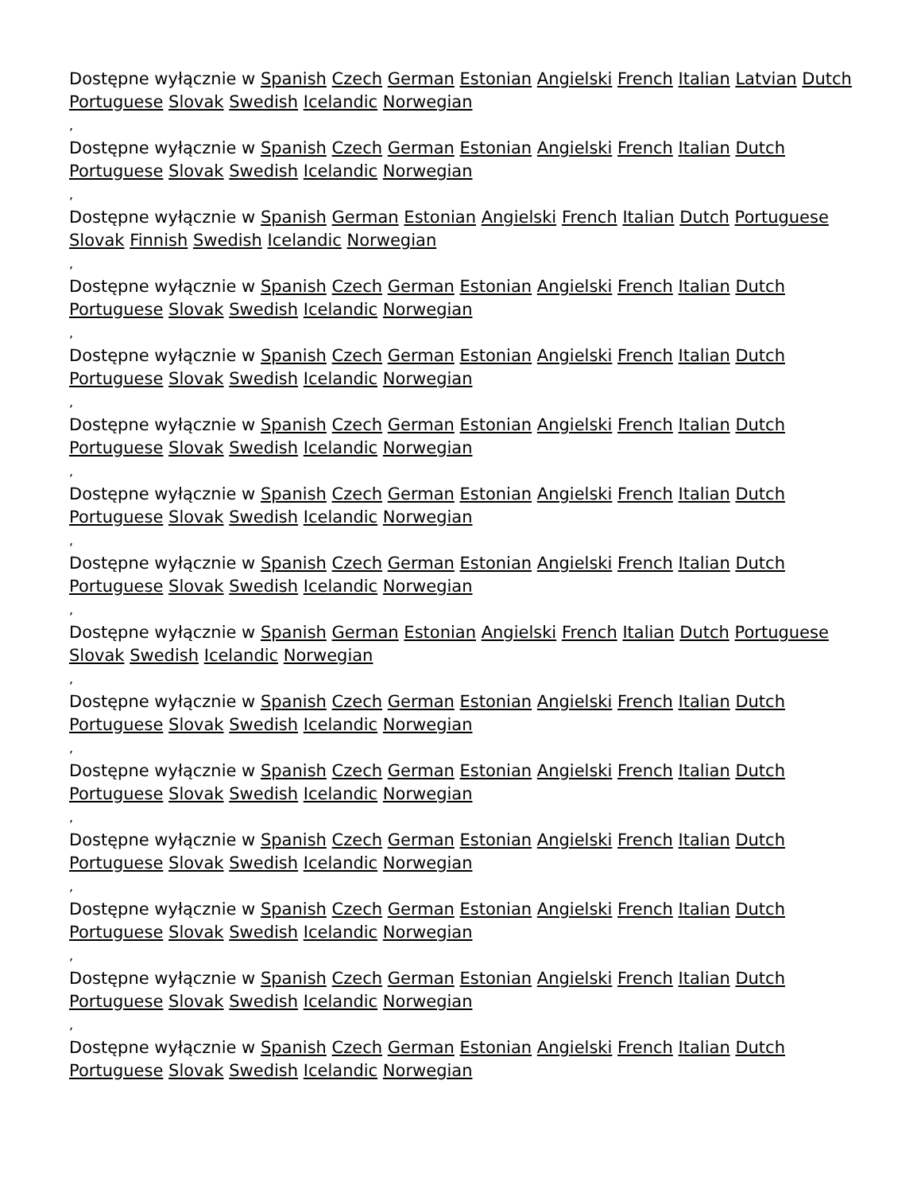Dostępne wyłącznie w Spanish Czech German Estonian Angielski French Italian Latvian Dutch Portuguese Slovak Swedish Icelandic Norwegian
,
Dostępne wyłącznie w Spanish Czech German Estonian Angielski French Italian Dutch Portuguese Slovak Swedish Icelandic Norwegian
,
Dostępne wyłącznie w Spanish German Estonian Angielski French Italian Dutch Portuguese Slovak Finnish Swedish Icelandic Norwegian
,
Dostępne wyłącznie w Spanish Czech German Estonian Angielski French Italian Dutch Portuguese Slovak Swedish Icelandic Norwegian
,
Dostępne wyłącznie w Spanish Czech German Estonian Angielski French Italian Dutch Portuguese Slovak Swedish Icelandic Norwegian
,
Dostępne wyłącznie w Spanish Czech German Estonian Angielski French Italian Dutch Portuguese Slovak Swedish Icelandic Norwegian
,
Dostępne wyłącznie w Spanish Czech German Estonian Angielski French Italian Dutch Portuguese Slovak Swedish Icelandic Norwegian
,
Dostępne wyłącznie w Spanish Czech German Estonian Angielski French Italian Dutch Portuguese Slovak Swedish Icelandic Norwegian
,
Dostępne wyłącznie w Spanish German Estonian Angielski French Italian Dutch Portuguese Slovak Swedish Icelandic Norwegian
,
Dostępne wyłącznie w Spanish Czech German Estonian Angielski French Italian Dutch Portuguese Slovak Swedish Icelandic Norwegian
,
Dostępne wyłącznie w Spanish Czech German Estonian Angielski French Italian Dutch Portuguese Slovak Swedish Icelandic Norwegian
,
Dostępne wyłącznie w Spanish Czech German Estonian Angielski French Italian Dutch Portuguese Slovak Swedish Icelandic Norwegian
,
Dostępne wyłącznie w Spanish Czech German Estonian Angielski French Italian Dutch Portuguese Slovak Swedish Icelandic Norwegian
,
Dostępne wyłącznie w Spanish Czech German Estonian Angielski French Italian Dutch Portuguese Slovak Swedish Icelandic Norwegian
,
Dostępne wyłącznie w Spanish Czech German Estonian Angielski French Italian Dutch Portuguese Slovak Swedish Icelandic Norwegian